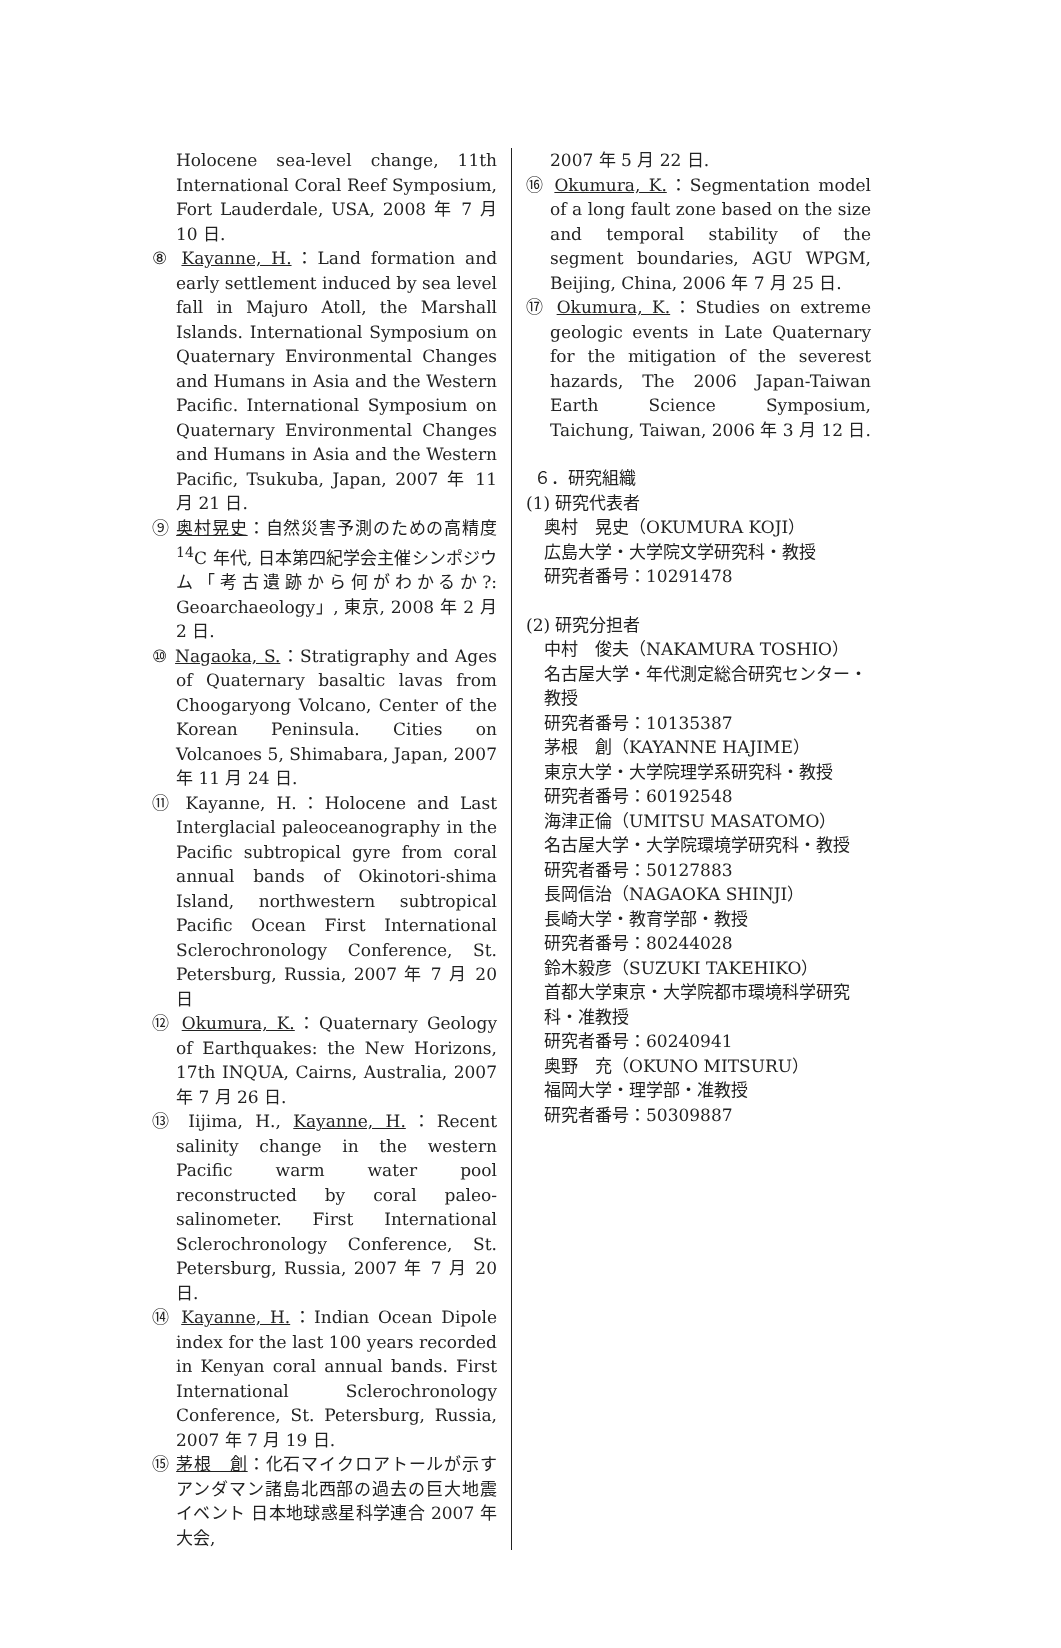Holocene sea-level change, 11th International Coral Reef Symposium, Fort Lauderdale, USA, 2008 年 7 月 10 日.
⑧ Kayanne, H.：Land formation and early settlement induced by sea level fall in Majuro Atoll, the Marshall Islands. International Symposium on Quaternary Environmental Changes and Humans in Asia and the Western Pacific. International Symposium on Quaternary Environmental Changes and Humans in Asia and the Western Pacific, Tsukuba, Japan, 2007 年 11 月 21 日.
⑨ 奥村晃史：自然災害予測のための高精度 <sup>14</sup>C 年代, 日本第四紀学会主催シンポジウム「考古遺跡から何がわかるか?: Geoarchaeology」, 東京, 2008 年 2 月 2 日.
⑩ Nagaoka, S.：Stratigraphy and Ages of Quaternary basaltic lavas from Choogaryong Volcano, Center of the Korean Peninsula. Cities on Volcanoes 5, Shimabara, Japan, 2007 年 11 月 24 日.
⑪ Kayanne, H.：Holocene and Last Interglacial paleoceanography in the Pacific subtropical gyre from coral annual bands of Okinotori-shima Island, northwestern subtropical Pacific Ocean First International Sclerochronology Conference, St. Petersburg, Russia, 2007 年 7 月 20 日
⑫ Okumura, K.：Quaternary Geology of Earthquakes: the New Horizons, 17th INQUA, Cairns, Australia, 2007 年 7 月 26 日.
⑬ Iijima, H., Kayanne, H.：Recent salinity change in the western Pacific warm water pool reconstructed by coral paleo-salinometer. First International Sclerochronology Conference, St. Petersburg, Russia, 2007 年 7 月 20 日.
⑭ Kayanne, H.：Indian Ocean Dipole index for the last 100 years recorded in Kenyan coral annual bands. First International Sclerochronology Conference, St. Petersburg, Russia, 2007 年 7 月 19 日.
⑮ 茅根　創：化石マイクロアトールが示すアンダマン諸島北西部の過去の巨大地震イベント 日本地球惑星科学連合 2007 年大会,
2007 年 5 月 22 日.
⑯ Okumura, K.：Segmentation model of a long fault zone based on the size and temporal stability of the segment boundaries, AGU WPGM, Beijing, China, 2006 年 7 月 25 日.
⑰ Okumura, K.：Studies on extreme geologic events in Late Quaternary for the mitigation of the severest hazards, The 2006 Japan-Taiwan Earth Science Symposium, Taichung, Taiwan, 2006 年 3 月 12 日.
６．研究組織
(1) 研究代表者
奥村　晃史（OKUMURA KOJI）
広島大学・大学院文学研究科・教授
研究者番号：10291478
(2) 研究分担者
中村　俊夫（NAKAMURA TOSHIO）
名古屋大学・年代測定総合研究センター・教授
研究者番号：10135387
茅根　創（KAYANNE HAJIME）
東京大学・大学院理学系研究科・教授
研究者番号：60192548
海津正倫（UMITSU MASATOMO）
名古屋大学・大学院環境学研究科・教授
研究者番号：50127883
長岡信治（NAGAOKA SHINJI）
長崎大学・教育学部・教授
研究者番号：80244028
鈴木毅彦（SUZUKI TAKEHIKO）
首都大学東京・大学院都市環境科学研究科・准教授
研究者番号：60240941
奥野　充（OKUNO MITSURU）
福岡大学・理学部・准教授
研究者番号：50309887